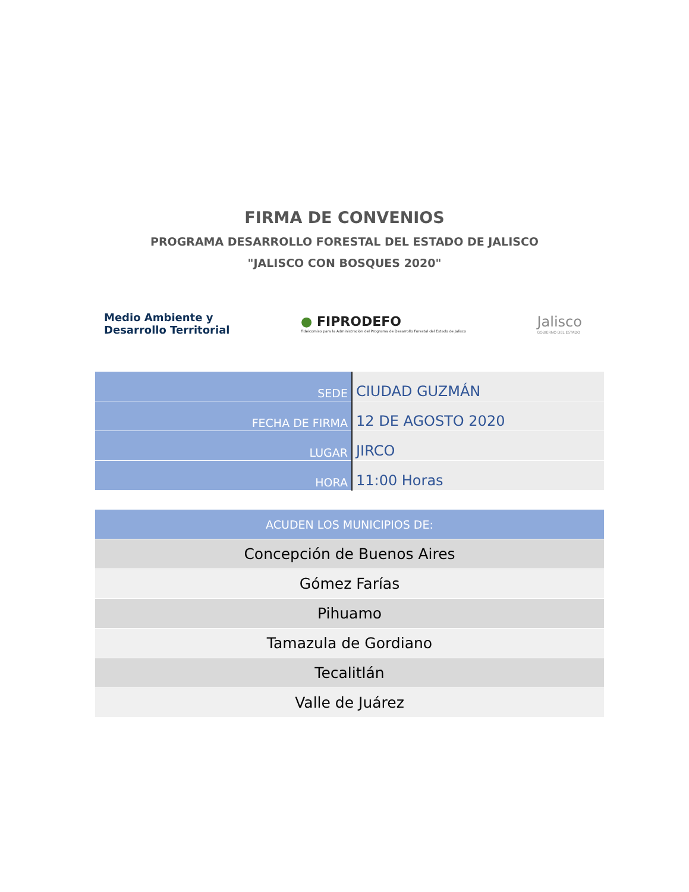FIRMA DE CONVENIOS
PROGRAMA DESARROLLO FORESTAL DEL ESTADO DE JALISCO
"JALISCO CON BOSQUES 2020"
Medio Ambiente y
Desarrollo Territorial
● FIPRODEFO
Fideicomiso para la Administración del Programa de Desarrollo Forestal del Estado de Jalisco
Jalisco
GOBIERNO DEL ESTADO
| SEDE | CIUDAD GUZMÁN |
| FECHA DE FIRMA | 12 DE AGOSTO 2020 |
| LUGAR | JIRCO |
| HORA | 11:00 Horas |
| ACUDEN LOS MUNICIPIOS DE: |
| --- |
| Concepción de Buenos Aires |
| Gómez Farías |
| Pihuamo |
| Tamazula de Gordiano |
| Tecalitlán |
| Valle de Juárez |